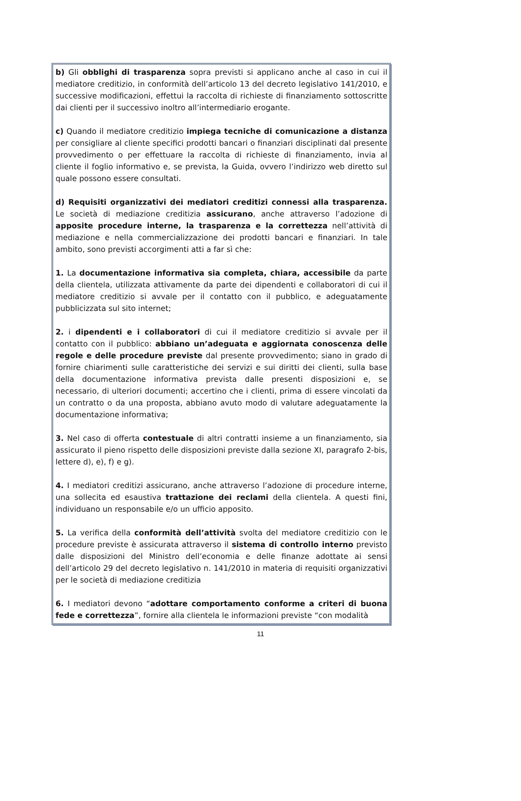b) Gli obblighi di trasparenza sopra previsti si applicano anche al caso in cui il mediatore creditizio, in conformità dell’articolo 13 del decreto legislativo 141/2010, e successive modificazioni, effettui la raccolta di richieste di finanziamento sottoscritte dai clienti per il successivo inoltro all’intermediario erogante.
c) Quando il mediatore creditizio impiega tecniche di comunicazione a distanza per consigliare al cliente specifici prodotti bancari o finanziari disciplinati dal presente provvedimento o per effettuare la raccolta di richieste di finanziamento, invia al cliente il foglio informativo e, se prevista, la Guida, ovvero l’indirizzo web diretto sul quale possono essere consultati.
d) Requisiti organizzativi dei mediatori creditizi connessi alla trasparenza. Le società di mediazione creditizia assicurano, anche attraverso l’adozione di apposite procedure interne, la trasparenza e la correttezza nell’attività di mediazione e nella commercializzazione dei prodotti bancari e finanziari. In tale ambito, sono previsti accorgimenti atti a far sì che:
1. La documentazione informativa sia completa, chiara, accessibile da parte della clientela, utilizzata attivamente da parte dei dipendenti e collaboratori di cui il mediatore creditizio si avvale per il contatto con il pubblico, e adeguatamente pubblicizzata sul sito internet;
2. i dipendenti e i collaboratori di cui il mediatore creditizio si avvale per il contatto con il pubblico: abbiano un’adeguata e aggiornata conoscenza delle regole e delle procedure previste dal presente provvedimento; siano in grado di fornire chiarimenti sulle caratteristiche dei servizi e sui diritti dei clienti, sulla base della documentazione informativa prevista dalle presenti disposizioni e, se necessario, di ulteriori documenti; accertino che i clienti, prima di essere vincolati da un contratto o da una proposta, abbiano avuto modo di valutare adeguatamente la documentazione informativa;
3. Nel caso di offerta contestuale di altri contratti insieme a un finanziamento, sia assicurato il pieno rispetto delle disposizioni previste dalla sezione XI, paragrafo 2-bis, lettere d), e), f) e g).
4. I mediatori creditizi assicurano, anche attraverso l’adozione di procedure interne, una sollecita ed esaustiva trattazione dei reclami della clientela. A questi fini, individuano un responsabile e/o un ufficio apposito.
5. La verifica della conformità dell’attività svolta del mediatore creditizio con le procedure previste è assicurata attraverso il sistema di controllo interno previsto dalle disposizioni del Ministro dell’economia e delle finanze adottate ai sensi dell’articolo 29 del decreto legislativo n. 141/2010 in materia di requisiti organizzativi per le società di mediazione creditizia
6. I mediatori devono “adottare comportamento conforme a criteri di buona fede e correttezza”, fornire alla clientela le informazioni previste “con modalità
11